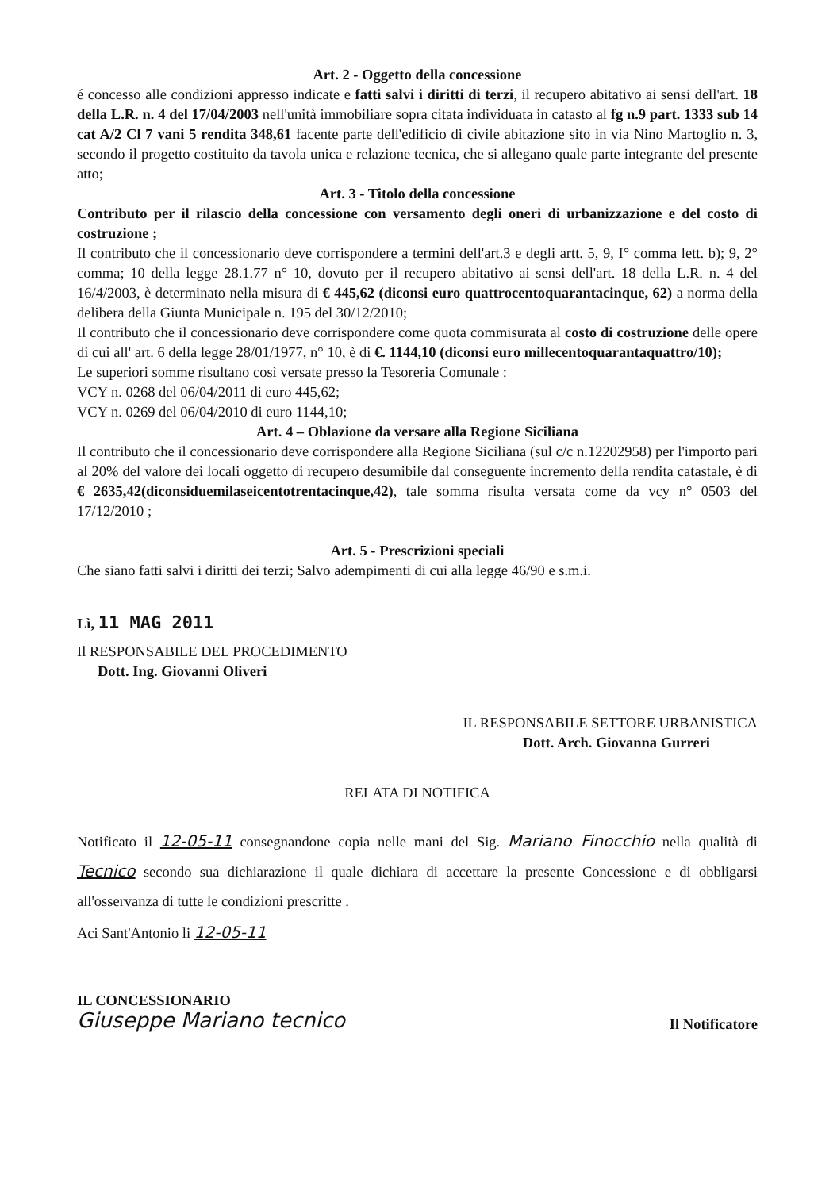Art. 2 - Oggetto della concessione
é concesso alle condizioni appresso indicate e fatti salvi i diritti di terzi, il recupero abitativo ai sensi dell'art. 18 della L.R. n. 4 del 17/04/2003 nell'unità immobiliare sopra citata individuata in catasto al fg n.9 part. 1333 sub 14 cat A/2 Cl 7 vani 5 rendita 348,61 facente parte dell'edificio di civile abitazione sito in via Nino Martoglio n. 3, secondo il progetto costituito da tavola unica e relazione tecnica, che si allegano quale parte integrante del presente atto;
Art. 3 - Titolo della concessione
Contributo per il rilascio della concessione con versamento degli oneri di urbanizzazione e del costo di costruzione ;
Il contributo che il concessionario deve corrispondere a termini dell'art.3 e degli artt. 5, 9, I° comma lett. b); 9, 2° comma; 10 della legge 28.1.77 n° 10, dovuto per il recupero abitativo ai sensi dell'art. 18 della L.R. n. 4 del 16/4/2003, è determinato nella misura di € 445,62 (diconsi euro quattrocentoquarantacinque, 62) a norma della delibera della Giunta Municipale n. 195 del 30/12/2010;
Il contributo che il concessionario deve corrispondere come quota commisurata al costo di costruzione delle opere di cui all' art. 6 della legge 28/01/1977, n° 10, è di €. 1144,10 (diconsi euro millecentoquarantaquattro/10);
Le superiori somme risultano così versate presso la Tesoreria Comunale :
VCY n. 0268 del 06/04/2011 di euro 445,62;
VCY n. 0269 del 06/04/2010 di euro 1144,10;
Art. 4 – Oblazione da versare alla Regione Siciliana
Il contributo che il concessionario deve corrispondere alla Regione Siciliana (sul c/c n.12202958) per l'importo pari al 20% del valore dei locali oggetto di recupero desumibile dal conseguente incremento della rendita catastale, è di € 2635,42(diconsiduemilaseicentotrentacinque,42), tale somma risulta versata come da vcy n° 0503 del 17/12/2010 ;
Art. 5 - Prescrizioni speciali
Che siano fatti salvi i diritti dei terzi; Salvo adempimenti di cui alla legge 46/90 e s.m.i.
Lì, 11 MAG 2011
Il RESPONSABILE DEL PROCEDIMENTO
Dott. Ing. Giovanni Oliveri
IL RESPONSABILE SETTORE URBANISTICA
Dott. Arch. Giovanna Gurreri
RELATA DI NOTIFICA
Notificato il 12-05-11 consegnandone copia nelle mani del Sig. Mariano Finocchio nella qualità di Tecnico secondo sua dichiarazione il quale dichiara di accettare la presente Concessione e di obbligarsi all'osservanza di tutte le condizioni prescritte .
Aci Sant'Antonio li 12-05-11
IL CONCESSIONARIO
Giuseppe Mariano tecnico
Il Notificatore